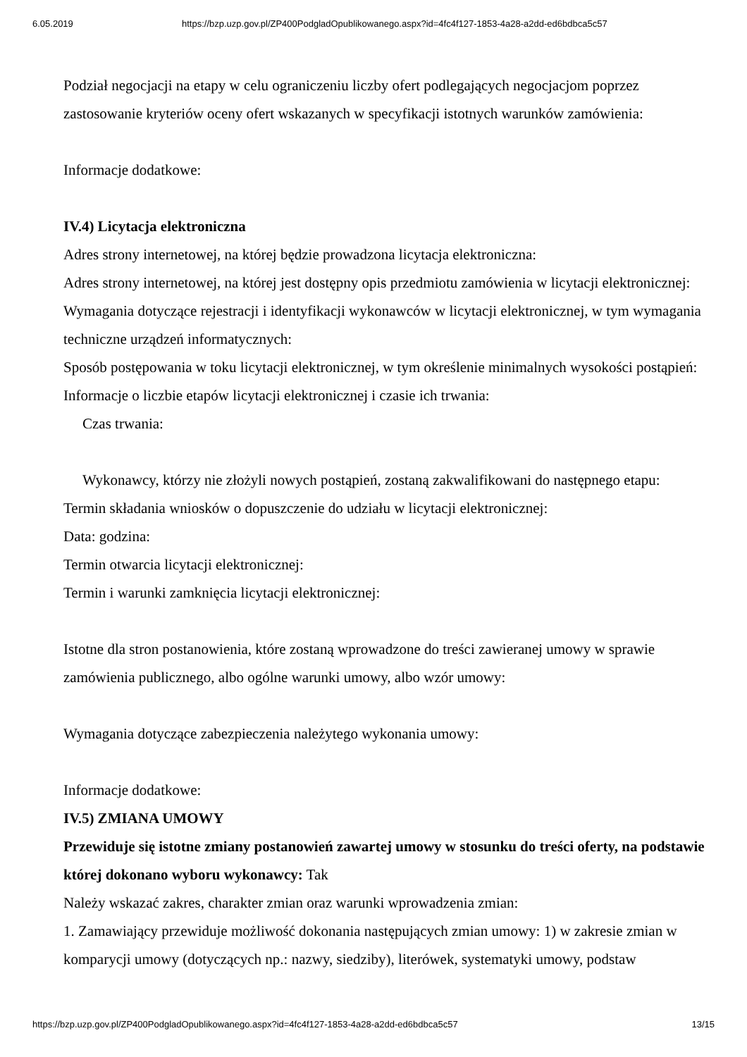6.05.2019 https://bzp.uzp.gov.pl/ZP400PodgladOpublikowanego.aspx?id=4fc4f127-1853-4a28-a2dd-ed6bdbca5c57
Podział negocjacji na etapy w celu ograniczeniu liczby ofert podlegających negocjacjom poprzez zastosowanie kryteriów oceny ofert wskazanych w specyfikacji istotnych warunków zamówienia:
Informacje dodatkowe:
IV.4) Licytacja elektroniczna
Adres strony internetowej, na której będzie prowadzona licytacja elektroniczna:
Adres strony internetowej, na której jest dostępny opis przedmiotu zamówienia w licytacji elektronicznej:
Wymagania dotyczące rejestracji i identyfikacji wykonawców w licytacji elektronicznej, w tym wymagania techniczne urządzeń informatycznych:
Sposób postępowania w toku licytacji elektronicznej, w tym określenie minimalnych wysokości postąpień:
Informacje o liczbie etapów licytacji elektronicznej i czasie ich trwania:
Czas trwania:
Wykonawcy, którzy nie złożyli nowych postąpień, zostaną zakwalifikowani do następnego etapu:
Termin składania wniosków o dopuszczenie do udziału w licytacji elektronicznej:
Data: godzina:
Termin otwarcia licytacji elektronicznej:
Termin i warunki zamknięcia licytacji elektronicznej:
Istotne dla stron postanowienia, które zostaną wprowadzone do treści zawieranej umowy w sprawie zamówienia publicznego, albo ogólne warunki umowy, albo wzór umowy:
Wymagania dotyczące zabezpieczenia należytego wykonania umowy:
Informacje dodatkowe:
IV.5) ZMIANA UMOWY
Przewiduje się istotne zmiany postanowień zawartej umowy w stosunku do treści oferty, na podstawie której dokonano wyboru wykonawcy: Tak
Należy wskazać zakres, charakter zmian oraz warunki wprowadzenia zmian:
1. Zamawiający przewiduje możliwość dokonania następujących zmian umowy: 1) w zakresie zmian w komparycji umowy (dotyczących np.: nazwy, siedziby), literówek, systematyki umowy, podstaw
https://bzp.uzp.gov.pl/ZP400PodgladOpublikowanego.aspx?id=4fc4f127-1853-4a28-a2dd-ed6bdbca5c57 13/15